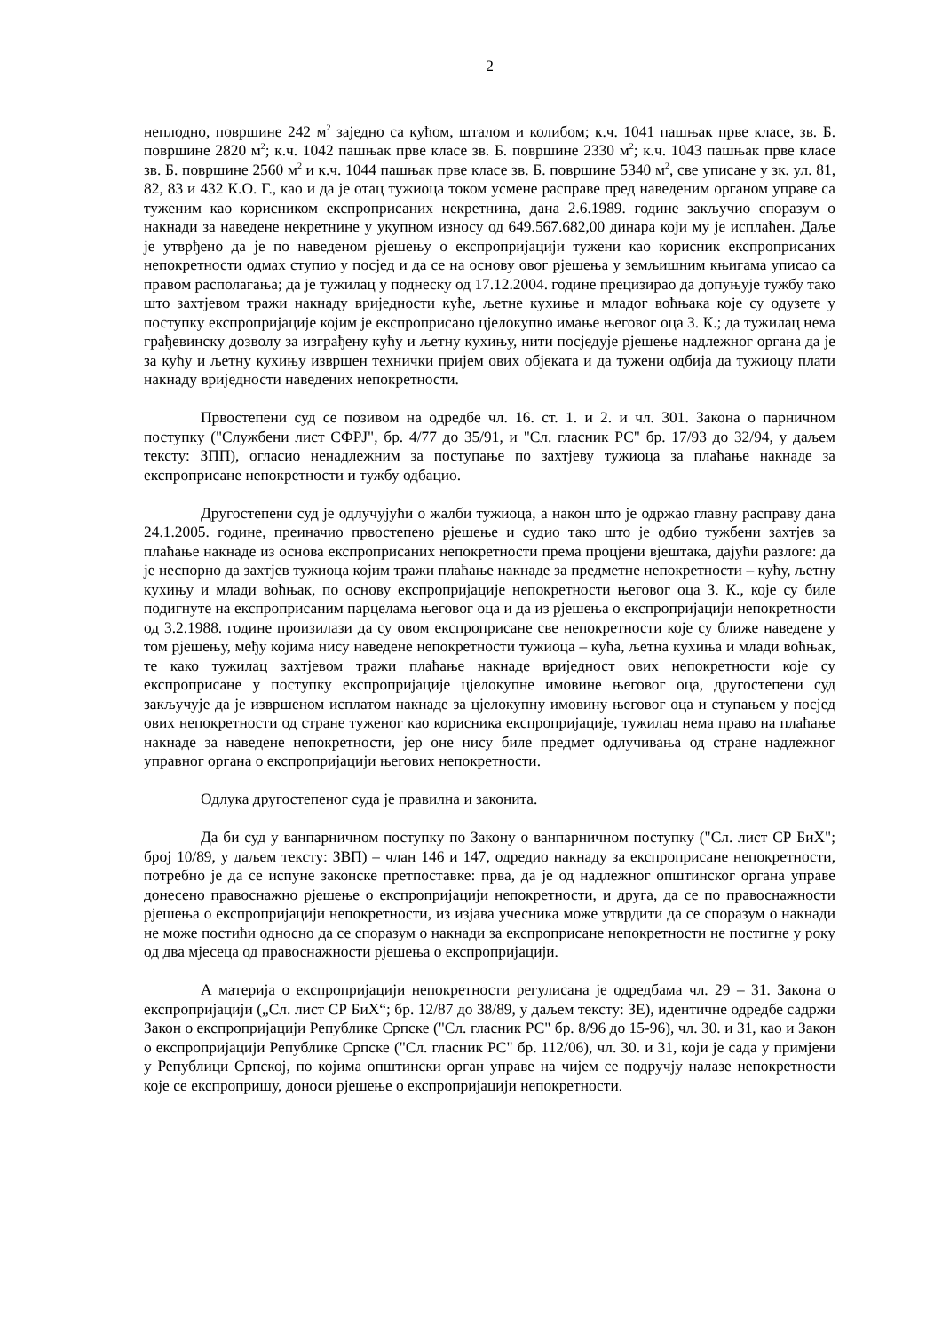2
неплодно, површине 242 м<sup>2</sup> заједно са кућом, шталом и колибом; к.ч. 1041 пашњак прве класе, зв. Б. површине 2820 м<sup>2</sup>; к.ч. 1042 пашњак прве класе зв. Б. површине 2330 м<sup>2</sup>; к.ч. 1043 пашњак прве класе зв. Б. површине 2560 м<sup>2</sup> и к.ч. 1044 пашњак прве класе зв. Б. површине 5340 м<sup>2</sup>, све уписане у зк. ул. 81, 82, 83 и 432 К.О. Г., као и да је отац тужиоца током усмене расправе пред наведеним органом управе са туженим као корисником експроприсаних некретнина, дана 2.6.1989. године закључио споразум о накнади за наведене некретнине у укупном износу од 649.567.682,00 динара који му је исплаћен. Даље је утврђено да је по наведеном рјешењу о експропријацији тужени као корисник експроприсаних непокретности одмах ступио у посјед и да се на основу овог рјешења у земљишним књигама уписао са правом располагања; да је тужилац у поднеску од 17.12.2004. године прецизирао да допуњује тужбу тако што захтјевом тражи накнаду вриједности куће, љетне кухиње и младог воћњака које су одузете у поступку експропријације којим је експроприсано цјелокупно имање његовог оца З. К.; да тужилац нема грађевинску дозволу за изграђену кућу и љетну кухињу, нити посједује рјешење надлежног органа да је за кућу и љетну кухињу извршен технички пријем ових објеката и да тужени одбија да тужиоцу плати накнаду вриједности наведених непокретности.
Првостепени суд се позивом на одредбе чл. 16. ст. 1. и 2. и чл. 301. Закона о парничном поступку ("Службени лист СФРЈ", бр. 4/77 до 35/91, и "Сл. гласник РС" бр. 17/93 до 32/94, у даљем тексту: ЗПП), огласио ненадлежним за поступање по захтјеву тужиоца за плаћање накнаде за експроприсане непокретности и тужбу одбацио.
Другостепени суд је одлучујући о жалби тужиоца, а након што је одржао главну расправу дана 24.1.2005. године, преиначио првостепено рјешење и судио тако што је одбио тужбени захтјев за плаћање накнаде из основа експроприсаних непокретности према процјени вјештака, дајући разлоге: да је неспорно да захтјев тужиоца којим тражи плаћање накнаде за предметне непокретности – кућу, љетну кухињу и млади воћњак, по основу експропријације непокретности његовог оца З. К., које су биле подигнуте на експроприсаним парцелама његовог оца и да из рјешења о експропријацији непокретности од 3.2.1988. године произилази да су овом експроприсане све непокретности које су ближе наведене у том рјешењу, међу којима нису наведене непокретности тужиоца – кућа, љетна кухиња и млади воћњак, те како тужилац захтјевом тражи плаћање накнаде вриједност ових непокретности које су експроприсане у поступку експропријације цјелокупне имовине његовог оца, другостепени суд закључује да је извршеном исплатом накнаде за цјелокупну имовину његовог оца и ступањем у посјед ових непокретности од стране туженог као корисника експропријације, тужилац нема право на плаћање накнаде за наведене непокретности, јер оне нису биле предмет одлучивања од стране надлежног управног органа о експропријацији његових непокретности.
Одлука другостепеног суда је правилна и законита.
Да би суд у ванпарничном поступку по Закону о ванпарничном поступку ("Сл. лист СР БиХ"; број 10/89, у даљем тексту: ЗВП) – члан 146 и 147, одредио накнаду за експроприсане непокретности, потребно је да се испуне законске претпоставке: прва, да је од надлежног општинског органа управе донесено правоснажно рјешење о експропријацији непокретности, и друга, да се по правоснажности рјешења о експропријацији непокретности, из изјава учесника може утврдити да се споразум о накнади не може постићи односно да се споразум о накнади за експроприсане непокретности не постигне у року од два мјесеца од правоснажности рјешења о експропријацији.
А материја о експропријацији непокретности регулисана је одредбама чл. 29 – 31. Закона о експропријацији („Сл. лист СР БиХ“; бр. 12/87 до 38/89, у даљем тексту: ЗЕ), идентичне одредбе садржи Закон о експропријацији Републике Српске ("Сл. гласник РС" бр. 8/96 до 15-96), чл. 30. и 31, као и Закон о експропријацији Републике Српске ("Сл. гласник РС" бр. 112/06), чл. 30. и 31, који је сада у примјени у Републици Српској, по којима општински орган управе на чијем се подручју налазе непокретности које се експропришу, доноси рјешење о експропријацији непокретности.